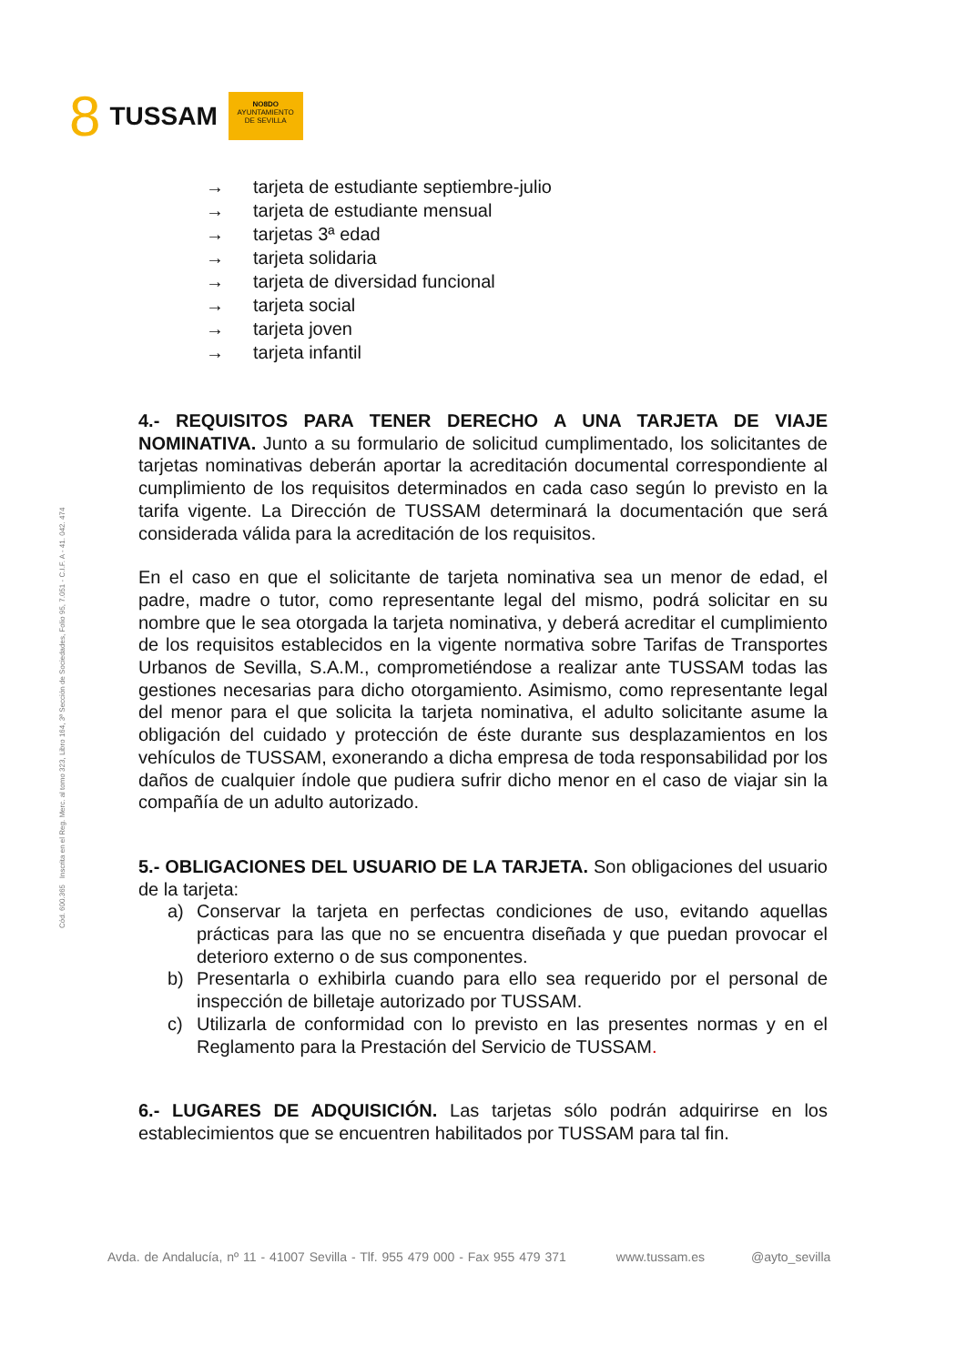8 TUSSAM
NO8DO
AYUNTAMIENTO
DE SEVILLA
Cód. 600.365 Inscrita en el Reg. Merc. al tomo 323, Libro 164, 3ª Sección de Sociedades, Folio 95, 7.051 - C.I.F. A - 41. 042. 474
→ tarjeta de estudiante septiembre-julio
→ tarjeta de estudiante mensual
→ tarjetas 3ª edad
→ tarjeta solidaria
→ tarjeta de diversidad funcional
→ tarjeta social
→ tarjeta joven
→ tarjeta infantil
4.- REQUISITOS PARA TENER DERECHO A UNA TARJETA DE VIAJE NOMINATIVA. Junto a su formulario de solicitud cumplimentado, los solicitantes de tarjetas nominativas deberán aportar la acreditación documental correspondiente al cumplimiento de los requisitos determinados en cada caso según lo previsto en la tarifa vigente. La Dirección de TUSSAM determinará la documentación que será considerada válida para la acreditación de los requisitos.
En el caso en que el solicitante de tarjeta nominativa sea un menor de edad, el padre, madre o tutor, como representante legal del mismo, podrá solicitar en su nombre que le sea otorgada la tarjeta nominativa, y deberá acreditar el cumplimiento de los requisitos establecidos en la vigente normativa sobre Tarifas de Transportes Urbanos de Sevilla, S.A.M., comprometiéndose a realizar ante TUSSAM todas las gestiones necesarias para dicho otorgamiento. Asimismo, como representante legal del menor para el que solicita la tarjeta nominativa, el adulto solicitante asume la obligación del cuidado y protección de éste durante sus desplazamientos en los vehículos de TUSSAM, exonerando a dicha empresa de toda responsabilidad por los daños de cualquier índole que pudiera sufrir dicho menor en el caso de viajar sin la compañía de un adulto autorizado.
5.- OBLIGACIONES DEL USUARIO DE LA TARJETA. Son obligaciones del usuario de la tarjeta:
a) Conservar la tarjeta en perfectas condiciones de uso, evitando aquellas prácticas para las que no se encuentra diseñada y que puedan provocar el deterioro externo o de sus componentes.
b) Presentarla o exhibirla cuando para ello sea requerido por el personal de inspección de billetaje autorizado por TUSSAM.
c) Utilizarla de conformidad con lo previsto en las presentes normas y en el Reglamento para la Prestación del Servicio de TUSSAM.
6.- LUGARES DE ADQUISICIÓN. Las tarjetas sólo podrán adquirirse en los establecimientos que se encuentren habilitados por TUSSAM para tal fin.
Avda. de Andalucía, nº 11 - 41007 Sevilla - Tlf. 955 479 000 - Fax 955 479 371 www.tussam.es @ayto_sevilla